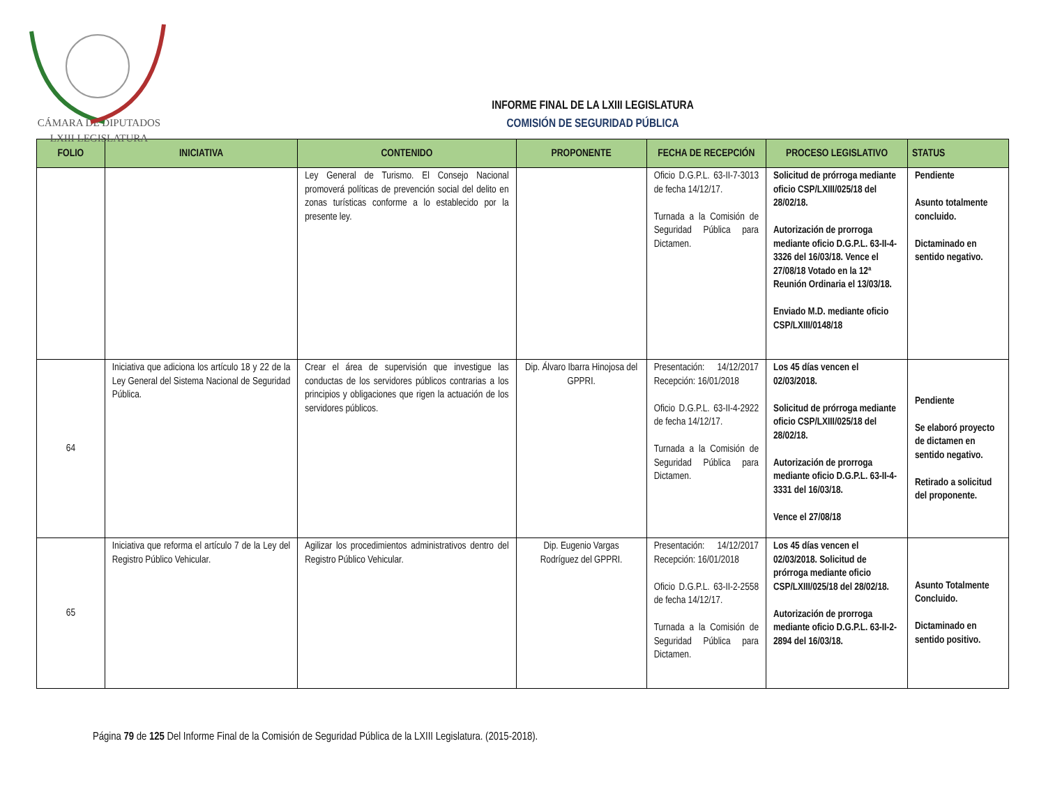CÁMARA DE DIPUTADOS
LXIII LEGISLATURA
INFORME FINAL DE LA LXIII LEGISLATURA
COMISIÓN DE SEGURIDAD PÚBLICA
| FOLIO | INICIATIVA | CONTENIDO | PROPONENTE | FECHA DE RECEPCIÓN | PROCESO LEGISLATIVO | STATUS |
| --- | --- | --- | --- | --- | --- | --- |
| | | Ley General de Turismo. El Consejo Nacional promoverá políticas de prevención social del delito en zonas turísticas conforme a lo establecido por la presente ley. | | Oficio D.G.P.L. 63-II-7-3013 de fecha 14/12/17. Turnada a la Comisión de Seguridad Pública para Dictamen. | Solicitud de prórroga mediante oficio CSP/LXIII/025/18 del 28/02/18. Autorización de prorroga mediante oficio D.G.P.L. 63-II-4-3326 del 16/03/18. Vence el 27/08/18 Votado en la 12ª Reunión Ordinaria el 13/03/18. Enviado M.D. mediante oficio CSP/LXIII/0148/18 | Pendiente Asunto totalmente concluido. Dictaminado en sentido negativo. |
| 64 | Iniciativa que adiciona los artículo 18 y 22 de la Ley General del Sistema Nacional de Seguridad Pública. | Crear el área de supervisión que investigue las conductas de los servidores públicos contrarias a los principios y obligaciones que rigen la actuación de los servidores públicos. | Dip. Álvaro Ibarra Hinojosa del GPPRI. | Presentación: 14/12/2017 Recepción: 16/01/2018 Oficio D.G.P.L. 63-II-4-2922 de fecha 14/12/17. Turnada a la Comisión de Seguridad Pública para Dictamen. | Los 45 días vencen el 02/03/2018. Solicitud de prórroga mediante oficio CSP/LXIII/025/18 del 28/02/18. Autorización de prorroga mediante oficio D.G.P.L. 63-II-4-3331 del 16/03/18. Vence el 27/08/18 | Pendiente Se elaboró proyecto de dictamen en sentido negativo. Retirado a solicitud del proponente. |
| 65 | Iniciativa que reforma el artículo 7 de la Ley del Registro Público Vehicular. | Agilizar los procedimientos administrativos dentro del Registro Público Vehicular. | Dip. Eugenio Vargas Rodríguez del GPPRI. | Presentación: 14/12/2017 Recepción: 16/01/2018 Oficio D.G.P.L. 63-II-2-2558 de fecha 14/12/17. Turnada a la Comisión de Seguridad Pública para Dictamen. | Los 45 días vencen el 02/03/2018. Solicitud de prórroga mediante oficio CSP/LXIII/025/18 del 28/02/18. Autorización de prorroga mediante oficio D.G.P.L. 63-II-2-2894 del 16/03/18. | Asunto Totalmente Concluido. Dictaminado en sentido positivo. |
Página 79 de 125 Del Informe Final de la Comisión de Seguridad Pública de la LXIII Legislatura. (2015-2018).